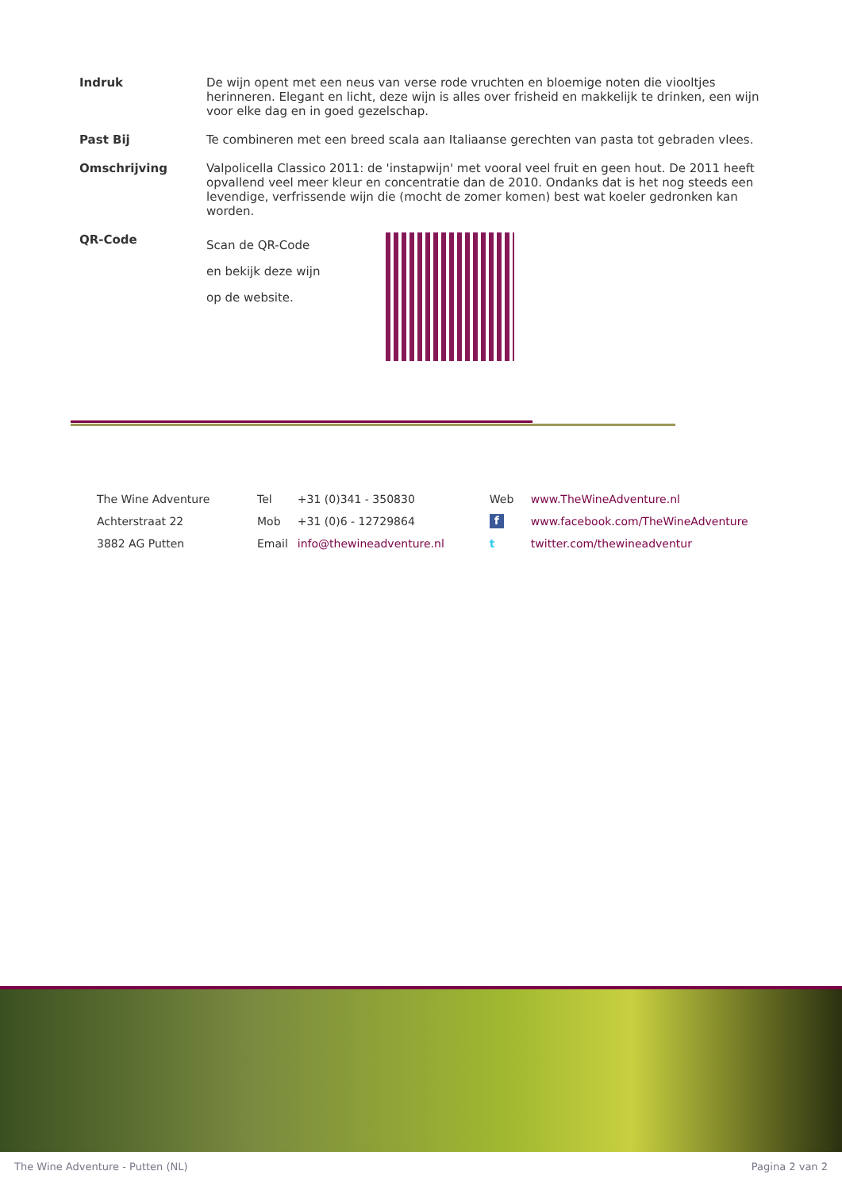| Indruk | De wijn opent met een neus van verse rode vruchten en bloemige noten die viooltjes herinneren. Elegant en licht, deze wijn is alles over frisheid en makkelijk te drinken, een wijn voor elke dag en in goed gezelschap. |
| Past Bij | Te combineren met een breed scala aan Italiaanse gerechten van pasta tot gebraden vlees. |
| Omschrijving | Valpolicella Classico 2011: de 'instapwijn' met vooral veel fruit en geen hout. De 2011 heeft opvallend veel meer kleur en concentratie dan de 2010. Ondanks dat is het nog steeds een levendige, verfrissende wijn die (mocht de zomer komen) best wat koeler gedronken kan worden. |
| QR-Code | Scan de QR-Code en bekijk deze wijn op de website. |
| The Wine Adventure | Tel | +31 (0)341 - 350830 | Web | www.TheWineAdventure.nl |
| Achterstraat 22 | Mob | +31 (0)6 - 12729864 | f | www.facebook.com/TheWineAdventure |
| 3882 AG Putten | Email | info@thewineadventure.nl | t | twitter.com/thewineadventur |
The Wine Adventure - Putten (NL) Pagina 2 van 2